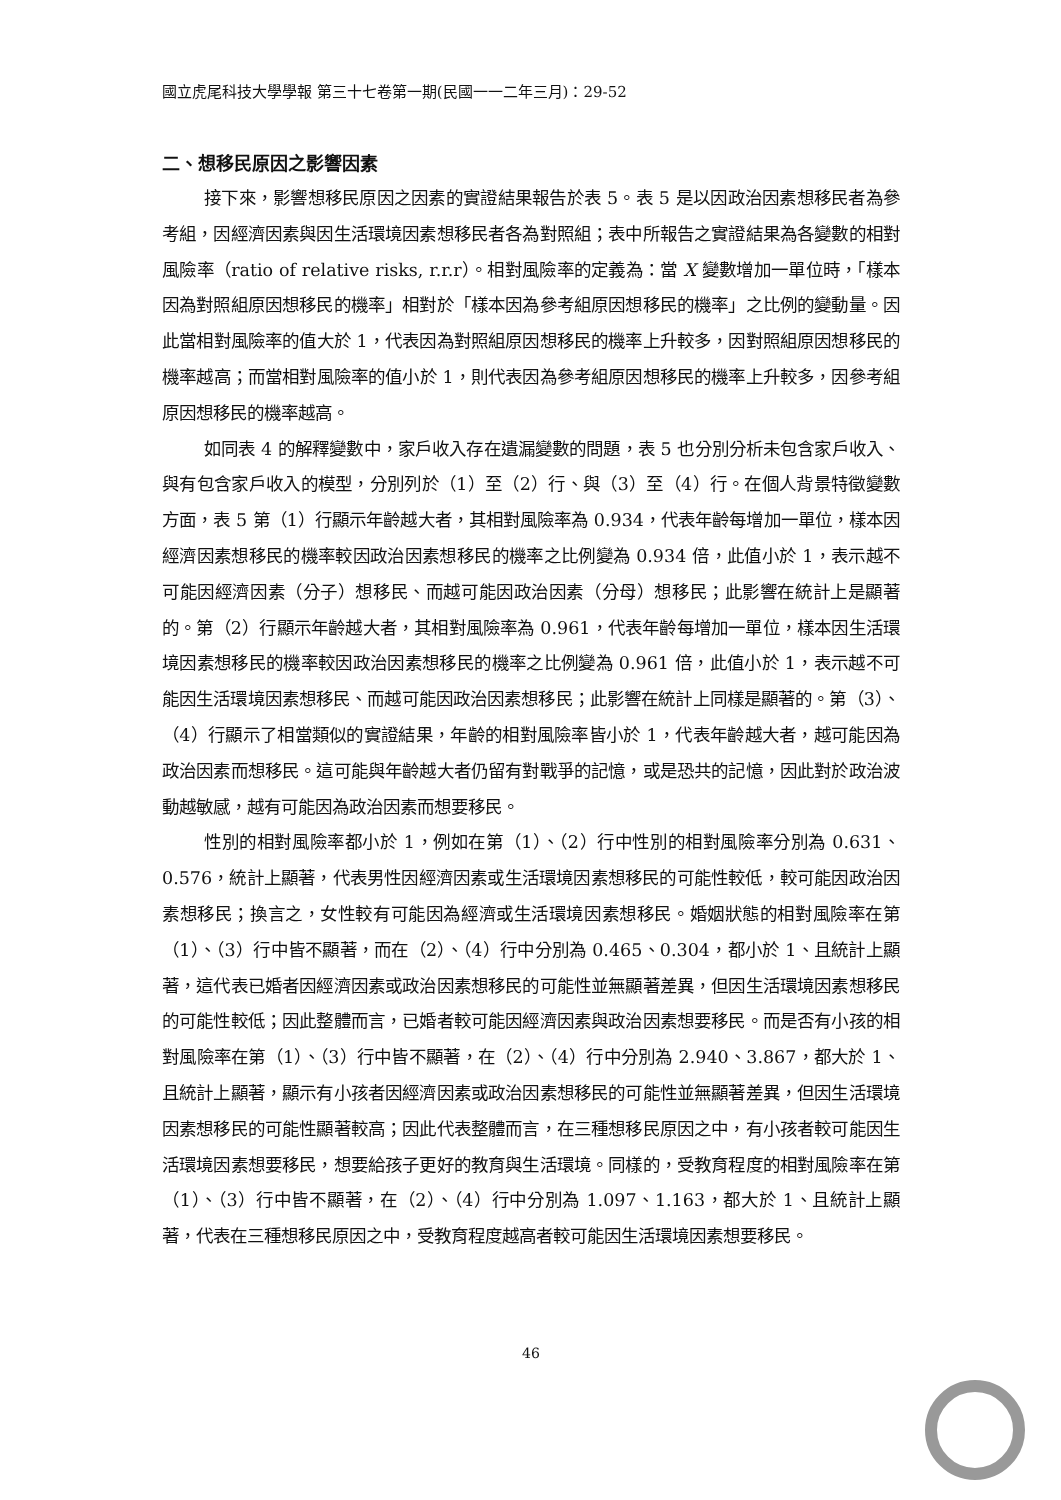國立虎尾科技大學學報 第三十七卷第一期(民國一一二年三月)：29-52
二、想移民原因之影響因素
接下來，影響想移民原因之因素的實證結果報告於表 5。表 5 是以因政治因素想移民者為參考組，因經濟因素與因生活環境因素想移民者各為對照組；表中所報告之實證結果為各變數的相對風險率（ratio of relative risks, r.r.r）。相對風險率的定義為：當 X 變數增加一單位時，「樣本因為對照組原因想移民的機率」相對於「樣本因為參考組原因想移民的機率」之比例的變動量。因此當相對風險率的值大於 1，代表因為對照組原因想移民的機率上升較多，因對照組原因想移民的機率越高；而當相對風險率的值小於 1，則代表因為參考組原因想移民的機率上升較多，因參考組原因想移民的機率越高。
如同表 4 的解釋變數中，家戶收入存在遺漏變數的問題，表 5 也分別分析未包含家戶收入、與有包含家戶收入的模型，分別列於（1）至（2）行、與（3）至（4）行。在個人背景特徵變數方面，表 5 第（1）行顯示年齡越大者，其相對風險率為 0.934，代表年齡每增加一單位，樣本因經濟因素想移民的機率較因政治因素想移民的機率之比例變為 0.934 倍，此值小於 1，表示越不可能因經濟因素（分子）想移民、而越可能因政治因素（分母）想移民；此影響在統計上是顯著的。第（2）行顯示年齡越大者，其相對風險率為 0.961，代表年齡每增加一單位，樣本因生活環境因素想移民的機率較因政治因素想移民的機率之比例變為 0.961 倍，此值小於 1，表示越不可能因生活環境因素想移民、而越可能因政治因素想移民；此影響在統計上同樣是顯著的。第（3）、（4）行顯示了相當類似的實證結果，年齡的相對風險率皆小於 1，代表年齡越大者，越可能因為政治因素而想移民。這可能與年齡越大者仍留有對戰爭的記憶，或是恐共的記憶，因此對於政治波動越敏感，越有可能因為政治因素而想要移民。
性別的相對風險率都小於 1，例如在第（1）、（2）行中性別的相對風險率分別為 0.631、0.576，統計上顯著，代表男性因經濟因素或生活環境因素想移民的可能性較低，較可能因政治因素想移民；換言之，女性較有可能因為經濟或生活環境因素想移民。婚姻狀態的相對風險率在第（1）、（3）行中皆不顯著，而在（2）、（4）行中分別為 0.465、0.304，都小於 1、且統計上顯著，這代表已婚者因經濟因素或政治因素想移民的可能性並無顯著差異，但因生活環境因素想移民的可能性較低；因此整體而言，已婚者較可能因經濟因素與政治因素想要移民。而是否有小孩的相對風險率在第（1）、（3）行中皆不顯著，在（2）、（4）行中分別為 2.940、3.867，都大於 1、且統計上顯著，顯示有小孩者因經濟因素或政治因素想移民的可能性並無顯著差異，但因生活環境因素想移民的可能性顯著較高；因此代表整體而言，在三種想移民原因之中，有小孩者較可能因生活環境因素想要移民，想要給孩子更好的教育與生活環境。同樣的，受教育程度的相對風險率在第（1）、（3）行中皆不顯著，在（2）、（4）行中分別為 1.097、1.163，都大於 1、且統計上顯著，代表在三種想移民原因之中，受教育程度越高者較可能因生活環境因素想要移民。
46